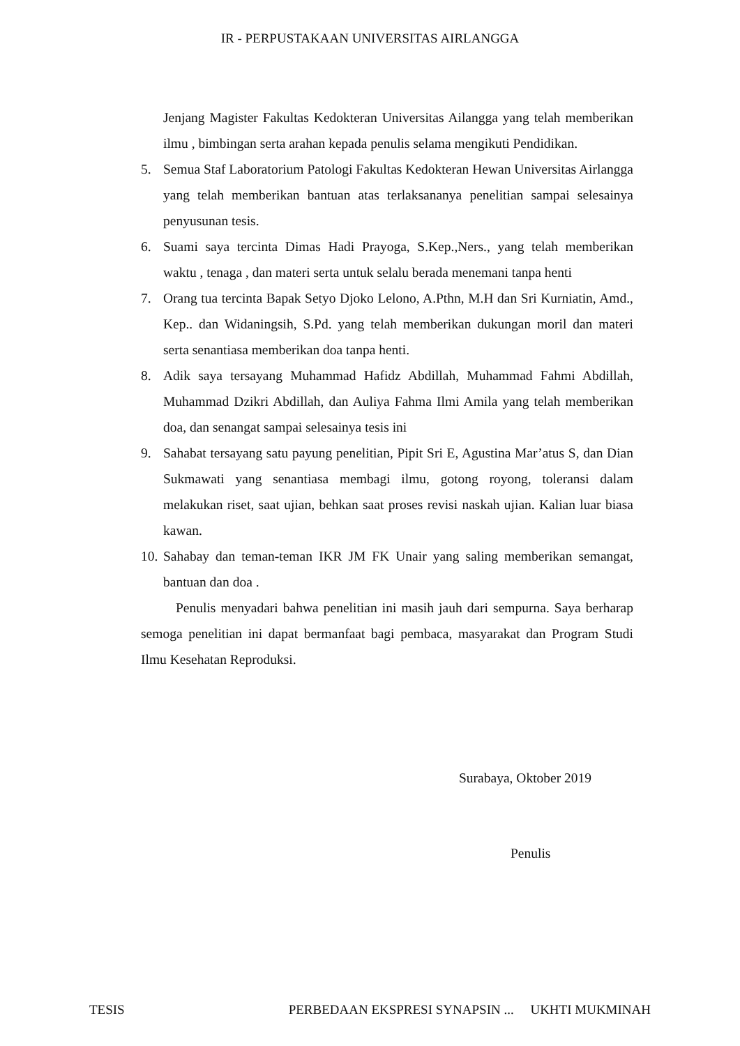IR - PERPUSTAKAAN UNIVERSITAS AIRLANGGA
Jenjang Magister Fakultas Kedokteran Universitas Ailangga yang telah memberikan ilmu , bimbingan serta arahan kepada penulis selama mengikuti Pendidikan.
5. Semua Staf Laboratorium Patologi Fakultas Kedokteran Hewan Universitas Airlangga yang telah memberikan bantuan atas terlaksananya penelitian sampai selesainya penyusunan tesis.
6. Suami saya tercinta Dimas Hadi Prayoga, S.Kep.,Ners., yang telah memberikan waktu , tenaga , dan materi serta untuk selalu berada menemani tanpa henti
7. Orang tua tercinta Bapak Setyo Djoko Lelono, A.Pthn, M.H dan Sri Kurniatin, Amd., Kep.. dan Widaningsih, S.Pd. yang telah memberikan dukungan moril dan materi serta senantiasa memberikan doa tanpa henti.
8. Adik saya tersayang Muhammad Hafidz Abdillah, Muhammad Fahmi Abdillah, Muhammad Dzikri Abdillah, dan Auliya Fahma Ilmi Amila yang telah memberikan doa, dan senangat sampai selesainya tesis ini
9. Sahabat tersayang satu payung penelitian, Pipit Sri E, Agustina Mar’atus S, dan Dian Sukmawati yang senantiasa membagi ilmu, gotong royong, toleransi dalam melakukan riset, saat ujian, behkan saat proses revisi naskah ujian. Kalian luar biasa kawan.
10.
Sahabay dan teman-teman IKR JM FK Unair yang saling memberikan semangat, bantuan dan doa .
Penulis menyadari bahwa penelitian ini masih jauh dari sempurna. Saya berharap semoga penelitian ini dapat bermanfaat bagi pembaca, masyarakat dan Program Studi Ilmu Kesehatan Reproduksi.
Surabaya, Oktober 2019
Penulis
TESIS PERBEDAAN EKSPRESI SYNAPSIN ... UKHTI MUKMINAH